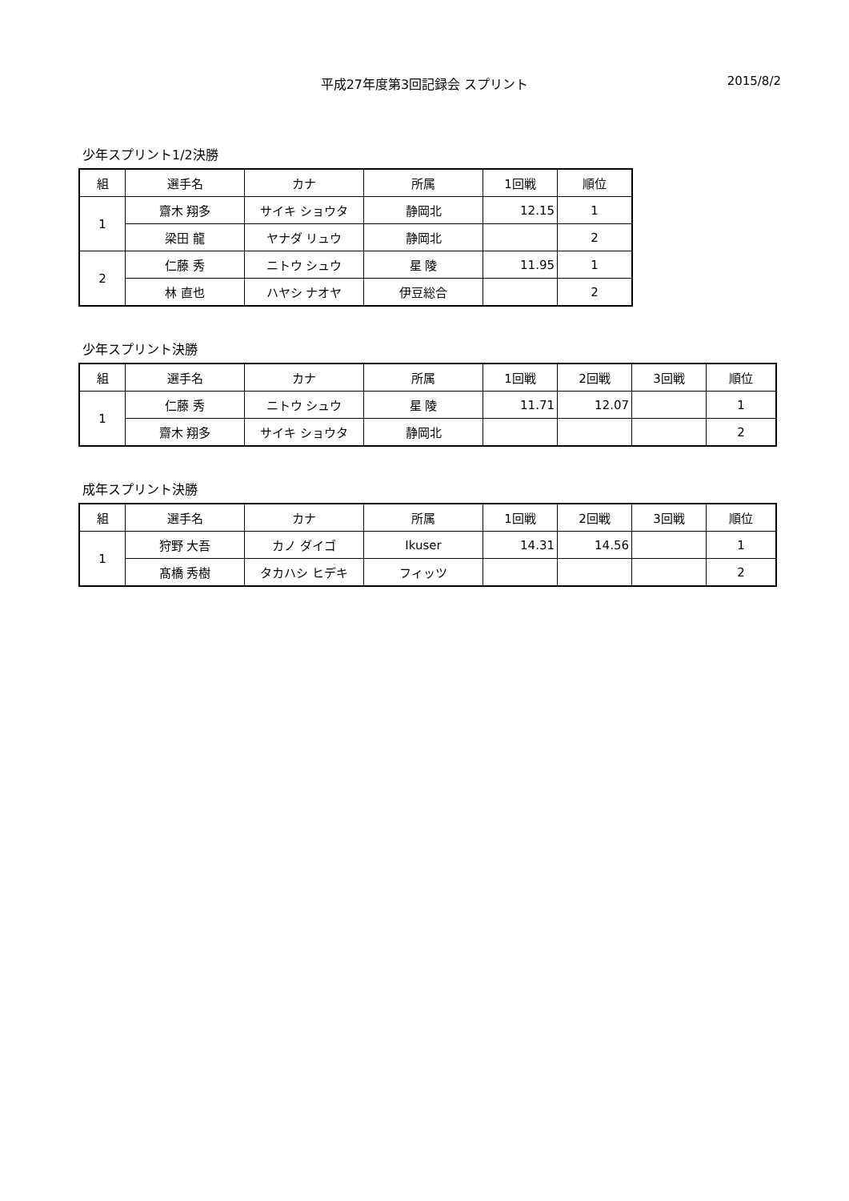平成27年度第3回記録会 スプリント
2015/8/2
少年スプリント1/2決勝
| 組 | 選手名 | カナ | 所属 | 1回戦 | 順位 |
| --- | --- | --- | --- | --- | --- |
| 1 | 齋木 翔多 | サイキ ショウタ | 静岡北 | 12.15 | 1 |
| | 梁田 龍 | ヤナダ リュウ | 静岡北 | | 2 |
| 2 | 仁藤 秀 | ニトウ シュウ | 星 陵 | 11.95 | 1 |
| | 林 直也 | ハヤシ ナオヤ | 伊豆総合 | | 2 |
少年スプリント決勝
| 組 | 選手名 | カナ | 所属 | 1回戦 | 2回戦 | 3回戦 | 順位 |
| --- | --- | --- | --- | --- | --- | --- | --- |
| 1 | 仁藤 秀 | ニトウ シュウ | 星 陵 | 11.71 | 12.07 | | 1 |
| | 齋木 翔多 | サイキ ショウタ | 静岡北 | | | | 2 |
成年スプリント決勝
| 組 | 選手名 | カナ | 所属 | 1回戦 | 2回戦 | 3回戦 | 順位 |
| --- | --- | --- | --- | --- | --- | --- | --- |
| 1 | 狩野 大吾 | カノ ダイゴ | Ikuser | 14.31 | 14.56 | | 1 |
| | 髙橋 秀樹 | タカハシ ヒデキ | フィッツ | | | | 2 |